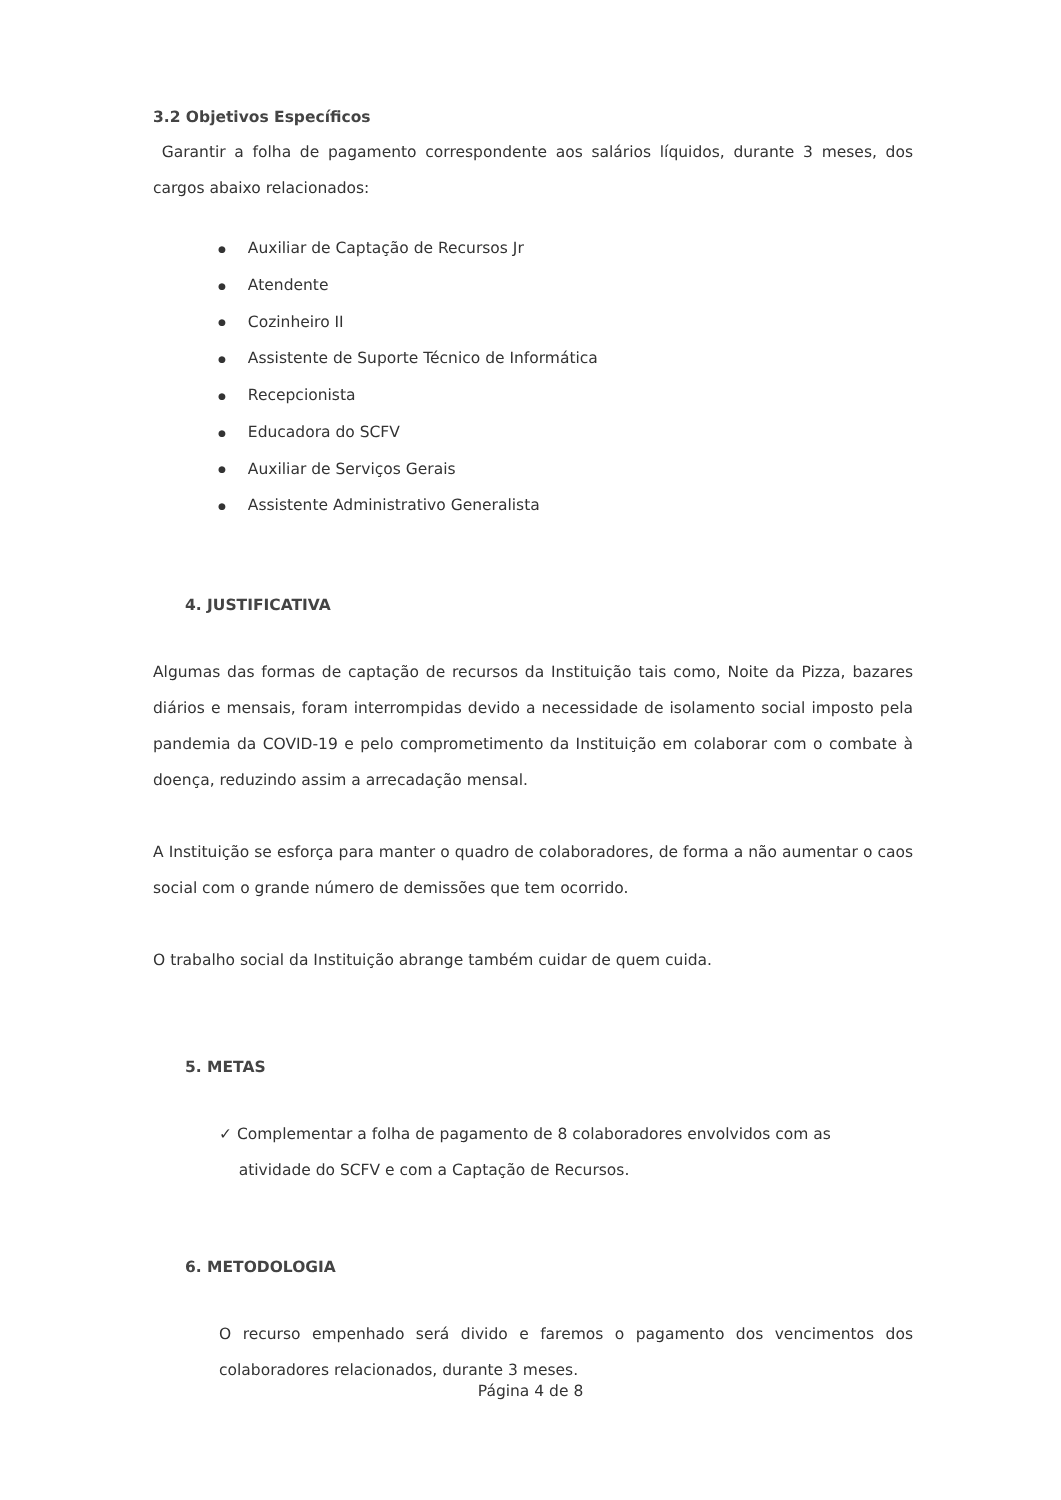3.2 Objetivos Específicos
Garantir a folha de pagamento correspondente aos salários líquidos, durante 3 meses, dos cargos abaixo relacionados:
● Auxiliar de Captação de Recursos Jr
● Atendente
● Cozinheiro II
● Assistente de Suporte Técnico de Informática
● Recepcionista
● Educadora do SCFV
● Auxiliar de Serviços Gerais
● Assistente Administrativo Generalista
4. JUSTIFICATIVA
Algumas das formas de captação de recursos da Instituição tais como, Noite da Pizza, bazares diários e mensais, foram interrompidas devido a necessidade de isolamento social imposto pela pandemia da COVID-19 e pelo comprometimento da Instituição em colaborar com o combate à doença, reduzindo assim a arrecadação mensal.
A Instituição se esforça para manter o quadro de colaboradores, de forma a não aumentar o caos social com o grande número de demissões que tem ocorrido.
O trabalho social da Instituição abrange também cuidar de quem cuida.
5. METAS
✓ Complementar a folha de pagamento de 8 colaboradores envolvidos com as
atividade do SCFV e com a Captação de Recursos.
6. METODOLOGIA
O recurso empenhado será divido e faremos o pagamento dos vencimentos dos colaboradores relacionados, durante 3 meses.
Página 4 de 8